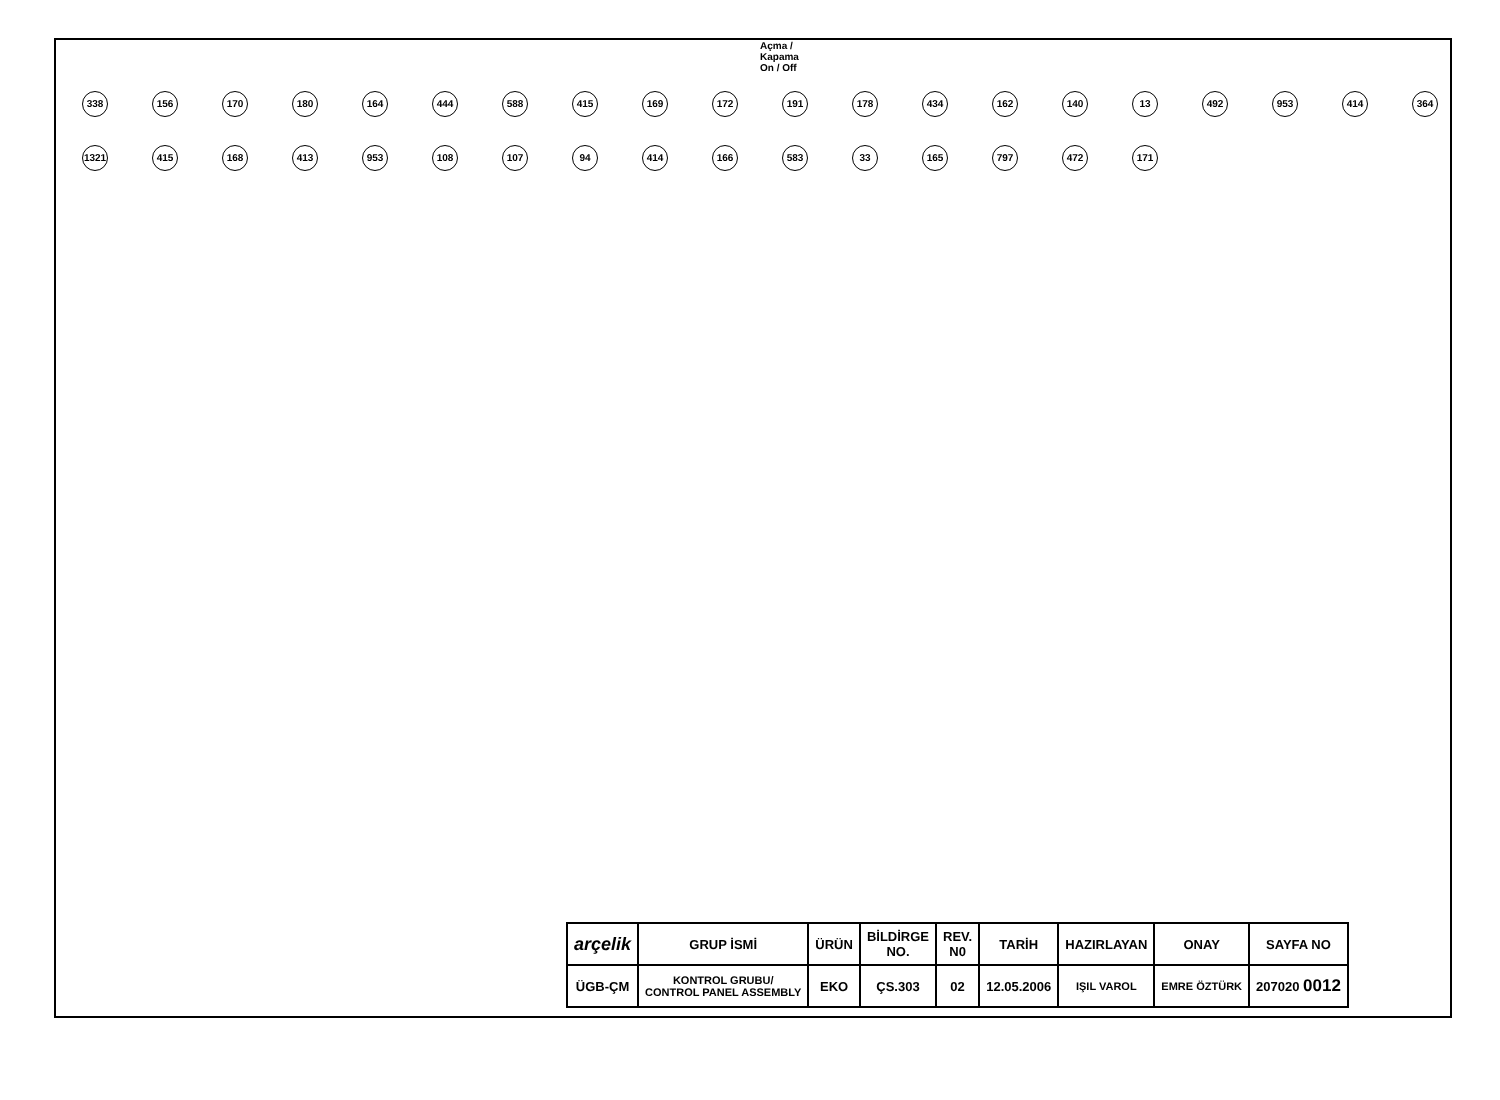Açma / Kapama
On / Off
338 156 170 180 164 444 588 415 169 172 191 178 434 162 140 13 492 953 414 364 1321 415 168 413 953 108 107 94 414 166 583 33 165 797 472 171
| arçelik | GRUP İSMİ | ÜRÜN | BİLDİRGE NO. | REV. N0 | TARİH | HAZIRLAYAN | ONAY | SAYFA NO |
| --- | --- | --- | --- | --- | --- | --- | --- | --- |
| ÜGB-ÇM | KONTROL GRUBU/ CONTROL PANEL ASSEMBLY | EKO | ÇS.303 | 02 | 12.05.2006 | IŞIL VAROL | EMRE ÖZTÜRK | 207020 0012 |